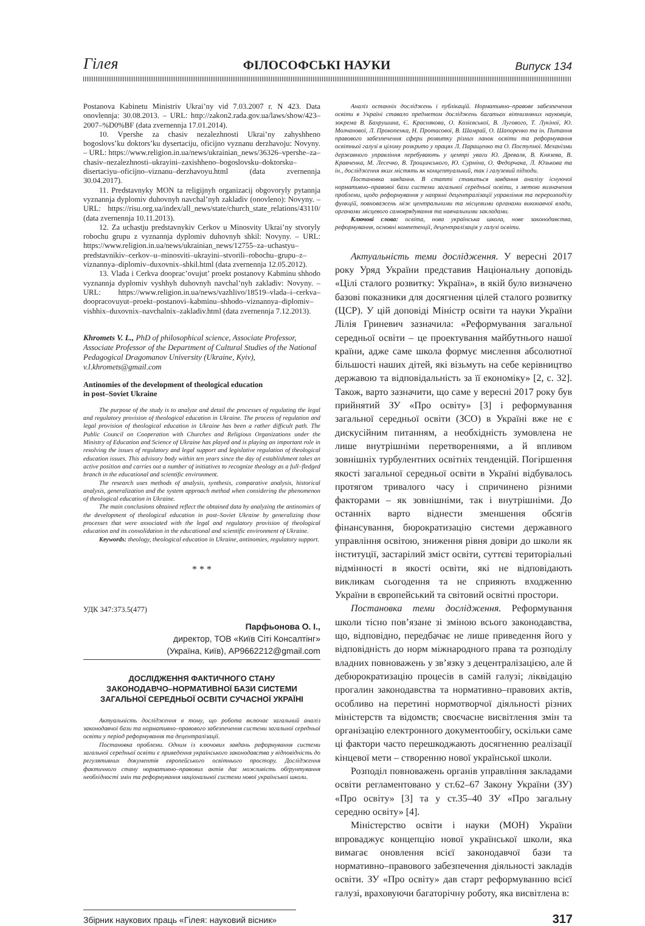Гілея ФІЛОСОФСЬКІ НАУКИ Випуск 134
Postanova Kabinetu Ministriv Ukrai’ny vid 7.03.2007 r. N 423. Data onovlennja: 30.08.2013. – URL: http://zakon2.rada.gov.ua/laws/show/423–2007–%D0%BF (data zvernennja 17.01.2014).
10. Vpershe za chasiv nezalezhnosti Ukrai’ny zahyshheno bogoslovs’ku doktors’ku dysertaciju, oficijno vyznanu derzhavoju: Novyny. – URL: https://www.religion.in.ua/news/ukrainian_news/36326–vpershe–za–chasiv–nezalezhnosti–ukrayini–zaxishheno–bogoslovsku–doktorsku–disertaciyu–oficijno–viznanu–derzhavoyu.html (data zvernennja 30.04.2017).
11. Predstavnyky MON ta religijnyh organizacij obgovoryly pytannja vyznannja dyplomiv duhovnyh navchal’nyh zakladiv (onovleno): Novyny. – URL: https://risu.org.ua/index/all_news/state/church_state_relations/43110/ (data zvernennja 10.11.2013).
12. Za uchastju predstavnykiv Cerkov u Minosvity Ukrai’ny stvoryly robochu grupu z vyznannja dyplomiv duhovnyh shkil: Novyny. – URL: https://www.religion.in.ua/news/ukrainian_news/12755–za–uchastyu–predstavnikiv–cerkov–u–minosviti–ukrayini–stvorili–robochu–grupu–z–viznannya–diplomiv–duxovnix–shkil.html (data zvernennja 12.05.2012).
13. Vlada i Cerkva dooprac’ovujut’ proekt postanovy Kabminu shhodo vyznannja dyplomiv vyshhyh duhovnyh navchal’nyh zakladiv: Novyny. – URL: https://www.religion.in.ua/news/vazhlivo/18519–vlada–i–cerkva–doopracovuyut–proekt–postanovi–kabminu–shhodo–viznannya–diplomiv–vishhix–duxovnix–navchalnix–zakladiv.html (data zvernennja 7.12.2013).
Khromets V. L., PhD of philosophical science, Associate Professor, Associate Professor of the Department of Cultural Studies of the National Pedagogical Dragomanov University (Ukraine, Kyiv), v.l.khromets@gmail.com
Antinomies of the development of theological education
in post–Soviet Ukraine
The purpose of the study is to analyze and detail the processes of regulating the legal and regulatory provision of theological education in Ukraine. The process of regulation and legal provision of theological education in Ukraine has been a rather difficult path. The Public Council on Cooperation with Churches and Religious Organizations under the Ministry of Education and Science of Ukraine has played and is playing an important role in resolving the issues of regulatory and legal support and legislative regulation of theological education issues. This advisory body within ten years since the day of establishment takes an active position and carries out a number of initiatives to recognize theology as a full–fledged branch in the educational and scientific environment.
The research uses methods of analysis, synthesis, comparative analysis, historical analysis, generalization and the system approach method when considering the phenomenon of theological education in Ukraine.
The main conclusions obtained reflect the obtained data by analyzing the antinomies of the development of theological education in post–Soviet Ukraine by generalizing those processes that were associated with the legal and regulatory provision of theological education and its consolidation in the educational and scientific environment of Ukraine.
Keywords: theology, theological education in Ukraine, antinomies, regulatory support.
* * *
УДК 347:373.5(477)
Парфьонова О. І.,
директор, ТОВ «Київ Сіті Консалтінг»
(Україна, Київ), AP9662212@gmail.com
ДОСЛІДЖЕННЯ ФАКТИЧНОГО СТАНУ
ЗАКОНОДАВЧО–НОРМАТИВНОЇ БАЗИ СИСТЕМИ
ЗАГАЛЬНОЇ СЕРЕДНЬОЇ ОСВІТИ СУЧАСНОЇ УКРАЇНІ
Актуальність дослідження в тому, що робота включає загальний аналіз законодавчої бази та нормативно–правового забезпечення системи загальної середньої освіти у період реформування та децентралізації.
Постановка проблеми. Одним із ключових завдань реформування системи загальної середньої освіти є приведення українського законодавства у відповідність до регулятивних документів європейського освітнього простору. Дослідження фактичного стану нормативно–правових актів дає можливість обґрунтування необхідності змін та реформування національної системи нової української школи.
Аналіз останніх досліджень і публікацій. Нормативно–правове забезпечення освіти в Україні ставало предметом досліджень багатьох вітчизняних науковців, зокрема В. Бахрушина, Є. Краснякова, О. Козієвської, В. Лугового, Т. Лукіної, Ю. Молчанової, Л. Прокопенка, Н. Протасової, В. Шамрай, О. Шапоренко та ін. Питання правового забезпечення сфери розвитку різних ланок освіти та реформування освітньої галузі в цілому розкрито у працях Л. Паращенко та О. Поступної. Механізми державного управління перебувають у центрі уваги Ю. Древаля, В. Князева, В. Кравченка, М. Лесечко, В. Трощинського, Ю. Сурміна, О. Федорчака, Л. Юзькова та ін., дослідження яких містять як концептуальний, так і галузевий підходи.
Постановка завдання. В статті ставиться завдання аналізу існуючої нормативно–правової бази системи загальної середньої освіти, з метою визначення проблеми, щодо реформування у напрямі децентралізації управління та перерозподілу функцій, повноважень між центральними та місцевими органами виконавчої влади, органами місцевого самоврядування та навчальними закладами.
Ключові слова: освіта, нова українська школа, нове законодавства, реформування, основні компетенції, децентралізація у галузі освіти.
Актуальність теми дослідження. У вересні 2017 року Уряд України представив Національну доповідь «Цілі сталого розвитку: Україна», в якій було визначено базові показники для досягнення цілей сталого розвитку (ЦСР). У цій доповіді Міністр освіти та науки України Лілія Гриневич зазначила: «Реформування загальної середньої освіти – це проектування майбутнього нашої країни, адже саме школа формує мислення абсолютної більшості наших дітей, які візьмуть на себе керівництво державою та відповідальність за її економіку» [2, с. 32]. Також, варто зазначити, що саме у вересні 2017 року був прийнятий ЗУ «Про освіту» [3] і реформування загальної середньої освіти (ЗСО) в Україні вже не є дискусійним питанням, а необхідність зумовлена не лише внутрішніми перетвореннями, а й впливом зовнішніх турбулентних освітніх тенденцій. Погіршення якості загальної середньої освіти в Україні відбувалось протягом тривалого часу і спричинено різними факторами – як зовнішніми, так і внутрішніми. До останніх варто віднести зменшення обсягів фінансування, бюрократизацію системи державного управління освітою, зниження рівня довіри до школи як інституції, застарілий зміст освіти, суттєві територіальні відмінності в якості освіти, які не відповідають викликам сьогодення та не сприяють входженню України в європейський та світовий освітні простори.
Постановка теми дослідження. Реформування школи тісно пов’язане зі зміною всього законодавства, що, відповідно, передбачає не лише приведення його у відповідність до норм міжнародного права та розподілу владних повноважень у зв’язку з децентралізацією, але й дебюрократизацію процесів в самій галузі; ліквідацію прогалин законодавства та нормативно–правових актів, особливо на перетині нормотворчої діяльності різних міністерств та відомств; своєчасне висвітлення змін та організацію електронного документообігу, оскільки саме ці фактори часто перешкоджають досягненню реалізації кінцевої мети – створенню нової української школи.
Розподіл повноважень органів управління закладами освіти регламентовано у ст.62–67 Закону України (ЗУ) «Про освіту» [3] та у ст.35–40 ЗУ «Про загальну середню освіту» [4].
Міністерство освіти і науки (МОН) України впроваджує концепцію нової української школи, яка вимагає оновлення всієї законодавчої бази та нормативно–правового забезпечення діяльності закладів освіти. ЗУ «Про освіту» дав старт реформуванню всієї галузі, враховуючи багаторічну роботу, яка висвітлена в:
Збірник наукових праць «Гілея: науковий вісник» 317